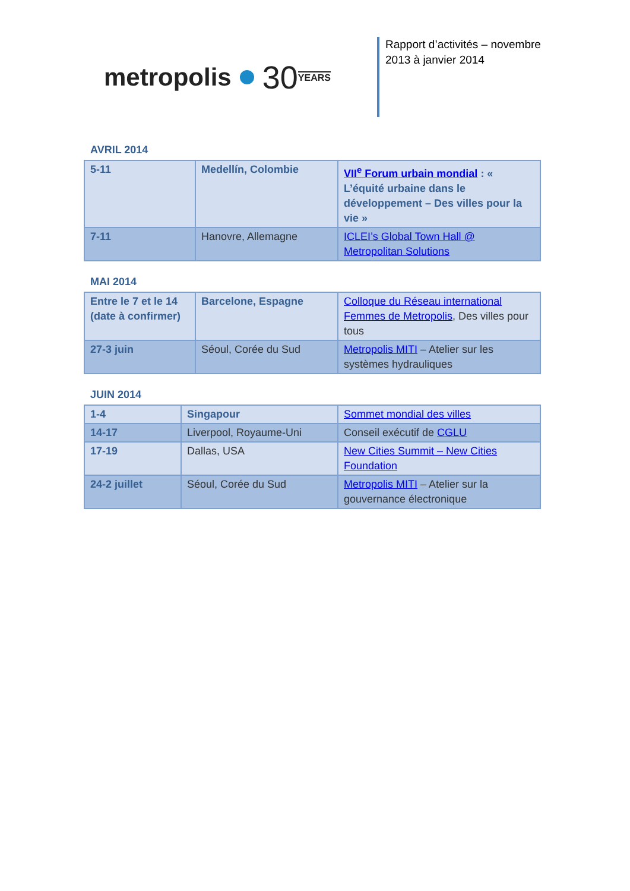metropolis 30 YEARS
Rapport d’activités – novembre 2013 à janvier 2014
AVRIL 2014
| 5-11 | Medellín, Colombie | VII<sup>e</sup> Forum urbain mondial : « L’équité urbaine dans le développement – Des villes pour la vie » |
| 7-11 | Hanovre, Allemagne | ICLEI’s Global Town Hall @ Metropolitan Solutions |
MAI 2014
| Entre le 7 et le 14 (date à confirmer) | Barcelone, Espagne | Colloque du Réseau international Femmes de Metropolis , Des villes pour tous |
| 27-3 juin | Séoul, Corée du Sud | Metropolis MITI – Atelier sur les systèmes hydrauliques |
JUIN 2014
| 1-4 | Singapour | Sommet mondial des villes |
| 14-17 | Liverpool, Royaume-Uni | Conseil exécutif de CGLU |
| 17-19 | Dallas, USA | New Cities Summit – New Cities Foundation |
| 24-2 juillet | Séoul, Corée du Sud | Metropolis MITI – Atelier sur la gouvernance électronique |